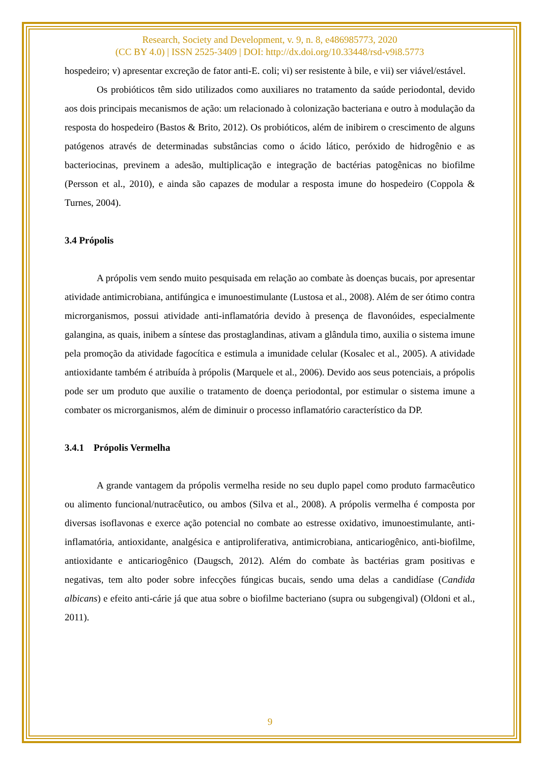Research, Society and Development, v. 9, n. 8, e486985773, 2020
(CC BY 4.0) | ISSN 2525-3409 | DOI: http://dx.doi.org/10.33448/rsd-v9i8.5773
hospedeiro; v) apresentar excreção de fator anti-E. coli; vi) ser resistente à bile, e vii) ser viável/estável.
Os probióticos têm sido utilizados como auxiliares no tratamento da saúde periodontal, devido aos dois principais mecanismos de ação: um relacionado à colonização bacteriana e outro à modulação da resposta do hospedeiro (Bastos & Brito, 2012). Os probióticos, além de inibirem o crescimento de alguns patógenos através de determinadas substâncias como o ácido lático, peróxido de hidrogênio e as bacteriocinas, previnem a adesão, multiplicação e integração de bactérias patogênicas no biofilme (Persson et al., 2010), e ainda são capazes de modular a resposta imune do hospedeiro (Coppola & Turnes, 2004).
3.4 Própolis
A própolis vem sendo muito pesquisada em relação ao combate às doenças bucais, por apresentar atividade antimicrobiana, antifúngica e imunoestimulante (Lustosa et al., 2008). Além de ser ótimo contra microrganismos, possui atividade anti-inflamatória devido à presença de flavonóides, especialmente galangina, as quais, inibem a síntese das prostaglandinas, ativam a glândula timo, auxilia o sistema imune pela promoção da atividade fagocítica e estimula a imunidade celular (Kosalec et al., 2005). A atividade antioxidante também é atribuída à própolis (Marquele et al., 2006). Devido aos seus potenciais, a própolis pode ser um produto que auxilie o tratamento de doença periodontal, por estimular o sistema imune a combater os microrganismos, além de diminuir o processo inflamatório característico da DP.
3.4.1 Própolis Vermelha
A grande vantagem da própolis vermelha reside no seu duplo papel como produto farmacêutico ou alimento funcional/nutracêutico, ou ambos (Silva et al., 2008). A própolis vermelha é composta por diversas isoflavonas e exerce ação potencial no combate ao estresse oxidativo, imunoestimulante, anti-inflamatória, antioxidante, analgésica e antiproliferativa, antimicrobiana, anticariogênico, anti-biofilme, antioxidante e anticariogênico (Daugsch, 2012). Além do combate às bactérias gram positivas e negativas, tem alto poder sobre infecções fúngicas bucais, sendo uma delas a candidíase (Candida albicans) e efeito anti-cárie já que atua sobre o biofilme bacteriano (supra ou subgengival) (Oldoni et al., 2011).
9